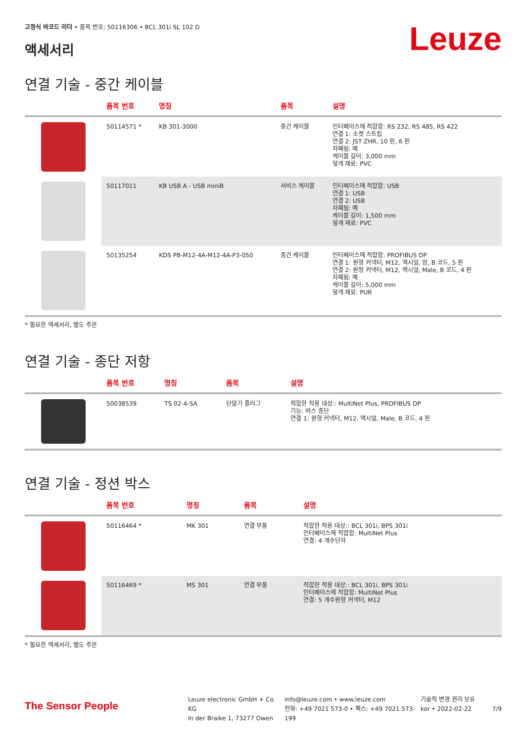Leuze
고정식 바코드 리더 • 품목 번호: 50116306 • BCL 301i SL 102 D
액세서리
연결 기술 - 중간 케이블
| | 품목 번호 | 명칭 | 품목 | 설명 |
| --- | --- | --- | --- | --- |
| | 50114571 * | KB 301-3000 | 중간 케이블 | 인터페이스에 적합함: RS 232, RS 485, RS 422 연결 1: 소켓 스트립 연결 2: JST ZHR, 10 핀, 6 핀 차폐됨: 예 케이블 길이: 3,000 mm 덮개 재료: PVC |
| | 50117011 | KB USB A - USB miniB | 서비스 케이블 | 인터페이스에 적합함: USB 연결 1: USB 연결 2: USB 차폐됨: 예 케이블 길이: 1,500 mm 덮개 재료: PVC |
| | 50135254 | KDS PB-M12-4A-M12-4A-P3-050 | 중간 케이블 | 인터페이스에 적합함: PROFIBUS DP 연결 1: 원형 커넥터, M12, 액시얼, 암, B 코드, 5 핀 연결 2: 원형 커넥터, M12, 액시얼, Male, B 코드, 4 핀 차폐됨: 예 케이블 길이: 5,000 mm 덮개 재료: PUR |
* 필요한 액세서리, 별도 주문
연결 기술 - 종단 저항
| | 품목 번호 | 명칭 | 품목 | 설명 |
| --- | --- | --- | --- | --- |
| | 50038539 | TS 02-4-SA | 단말기 플러그 | 적합한 적용 대상:: MultiNet Plus, PROFIBUS DP 기능: 버스 종단 연결 1: 원형 커넥터, M12, 액시얼, Male, B 코드, 4 핀 |
연결 기술 - 정션 박스
| | 품목 번호 | 명칭 | 품목 | 설명 |
| --- | --- | --- | --- | --- |
| | 50116464 * | MK 301 | 연결 부품 | 적합한 적용 대상:: BCL 301i, BPS 301i 인터페이스에 적합함: MultiNet Plus 연결: 4 개수단자 |
| | 50116469 * | MS 301 | 연결 부품 | 적합한 적용 대상:: BCL 301i, BPS 301i 인터페이스에 적합함: MultiNet Plus 연결: 5 개수원형 커넥터, M12 |
* 필요한 액세서리, 별도 주문
The Sensor People
Leuze electronic GmbH + Co. KG
In der Braike 1, 73277 Owen
info@leuze.com • www.leuze.com
전화: +49 7021 573-0 • 팩스: +49 7021 573-199
기술적 변경 권리 보유
kor • 2022-02-22
7/9